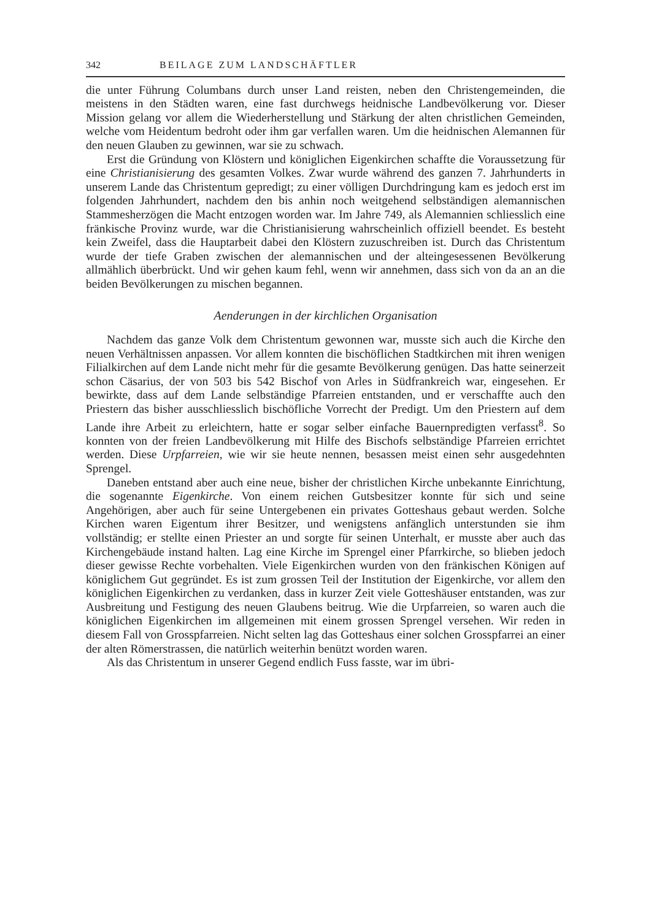342 BEILAGE ZUM LANDSCHÄFTLER
die unter Führung Columbans durch unser Land reisten, neben den Christengemeinden, die meistens in den Städten waren, eine fast durchwegs heidnische Landbevölkerung vor. Dieser Mission gelang vor allem die Wiederherstellung und Stärkung der alten christlichen Gemeinden, welche vom Heidentum bedroht oder ihm gar verfallen waren. Um die heidnischen Alemannen für den neuen Glauben zu gewinnen, war sie zu schwach.
Erst die Gründung von Klöstern und königlichen Eigenkirchen schaffte die Voraussetzung für eine Christianisierung des gesamten Volkes. Zwar wurde während des ganzen 7. Jahrhunderts in unserem Lande das Christentum gepredigt; zu einer völligen Durchdringung kam es jedoch erst im folgenden Jahrhundert, nachdem den bis anhin noch weitgehend selbständigen alemannischen Stammesherzögen die Macht entzogen worden war. Im Jahre 749, als Alemannien schliesslich eine fränkische Provinz wurde, war die Christianisierung wahrscheinlich offiziell beendet. Es besteht kein Zweifel, dass die Hauptarbeit dabei den Klöstern zuzuschreiben ist. Durch das Christentum wurde der tiefe Graben zwischen der alemannischen und der alteingesessenen Bevölkerung allmählich überbrückt. Und wir gehen kaum fehl, wenn wir annehmen, dass sich von da an an die beiden Bevölkerungen zu mischen begannen.
Aenderungen in der kirchlichen Organisation
Nachdem das ganze Volk dem Christentum gewonnen war, musste sich auch die Kirche den neuen Verhältnissen anpassen. Vor allem konnten die bischöflichen Stadtkirchen mit ihren wenigen Filialkirchen auf dem Lande nicht mehr für die gesamte Bevölkerung genügen. Das hatte seinerzeit schon Cäsarius, der von 503 bis 542 Bischof von Arles in Südfrankreich war, eingesehen. Er bewirkte, dass auf dem Lande selbständige Pfarreien entstanden, und er verschaffte auch den Priestern das bisher ausschliesslich bischöfliche Vorrecht der Predigt. Um den Priestern auf dem Lande ihre Arbeit zu erleichtern, hatte er sogar selber einfache Bauernpredigten verfasst<sup>8</sup>. So konnten von der freien Landbevölkerung mit Hilfe des Bischofs selbständige Pfarreien errichtet werden. Diese Urpfarreien, wie wir sie heute nennen, besassen meist einen sehr ausgedehnten Sprengel.
Daneben entstand aber auch eine neue, bisher der christlichen Kirche unbekannte Einrichtung, die sogenannte Eigenkirche. Von einem reichen Gutsbesitzer konnte für sich und seine Angehörigen, aber auch für seine Untergebenen ein privates Gotteshaus gebaut werden. Solche Kirchen waren Eigentum ihrer Besitzer, und wenigstens anfänglich unterstunden sie ihm vollständig; er stellte einen Priester an und sorgte für seinen Unterhalt, er musste aber auch das Kirchengebäude instand halten. Lag eine Kirche im Sprengel einer Pfarrkirche, so blieben jedoch dieser gewisse Rechte vorbehalten. Viele Eigenkirchen wurden von den fränkischen Königen auf königlichem Gut gegründet. Es ist zum grossen Teil der Institution der Eigenkirche, vor allem den königlichen Eigenkirchen zu verdanken, dass in kurzer Zeit viele Gotteshäuser entstanden, was zur Ausbreitung und Festigung des neuen Glaubens beitrug. Wie die Urpfarreien, so waren auch die königlichen Eigenkirchen im allgemeinen mit einem grossen Sprengel versehen. Wir reden in diesem Fall von Grosspfarreien. Nicht selten lag das Gotteshaus einer solchen Grosspfarrei an einer der alten Römerstrassen, die natürlich weiterhin benützt worden waren.
Als das Christentum in unserer Gegend endlich Fuss fasste, war im übri-